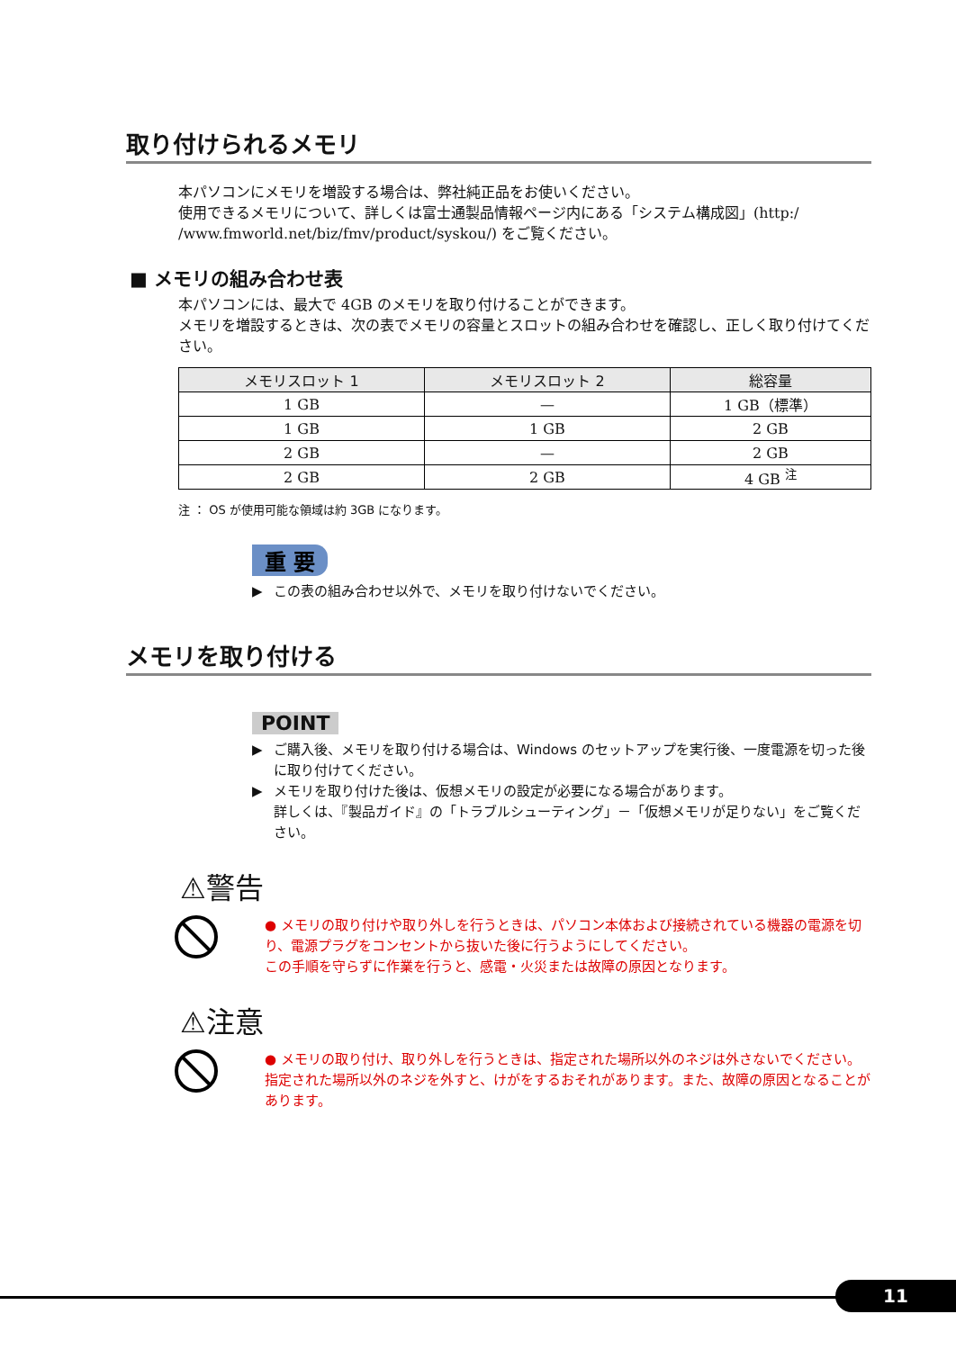取り付けられるメモリ
本パソコンにメモリを増設する場合は、弊社純正品をお使いください。
使用できるメモリについて、詳しくは富士通製品情報ページ内にある「システム構成図」(http:/ /www.fmworld.net/biz/fmv/product/syskou/) をご覧ください。
■ メモリの組み合わせ表
本パソコンには、最大で 4GB のメモリを取り付けることができます。
メモリを増設するときは、次の表でメモリの容量とスロットの組み合わせを確認し、正しく取り付けてください。
| メモリスロット 1 | メモリスロット 2 | 総容量 |
| --- | --- | --- |
| 1 GB | — | 1 GB（標準） |
| 1 GB | 1 GB | 2 GB |
| 2 GB | — | 2 GB |
| 2 GB | 2 GB | 4 GB <sup>注</sup> |
注 ： OS が使用可能な領域は約 3GB になります。
重 要
▶ この表の組み合わせ以外で、メモリを取り付けないでください。
メモリを取り付ける
POINT
▶ ご購入後、メモリを取り付ける場合は、Windows のセットアップを実行後、一度電源を切った後に取り付けてください。
▶ メモリを取り付けた後は、仮想メモリの設定が必要になる場合があります。
詳しくは、『製品ガイド』の「トラブルシューティング」－「仮想メモリが足りない」をご覧ください。
⚠警告
● メモリの取り付けや取り外しを行うときは、パソコン本体および接続されている機器の電源を切り、電源プラグをコンセントから抜いた後に行うようにしてください。
この手順を守らずに作業を行うと、感電・火災または故障の原因となります。
⚠注意
● メモリの取り付け、取り外しを行うときは、指定された場所以外のネジは外さないでください。
指定された場所以外のネジを外すと、けがをするおそれがあります。また、故障の原因となることがあります。
11